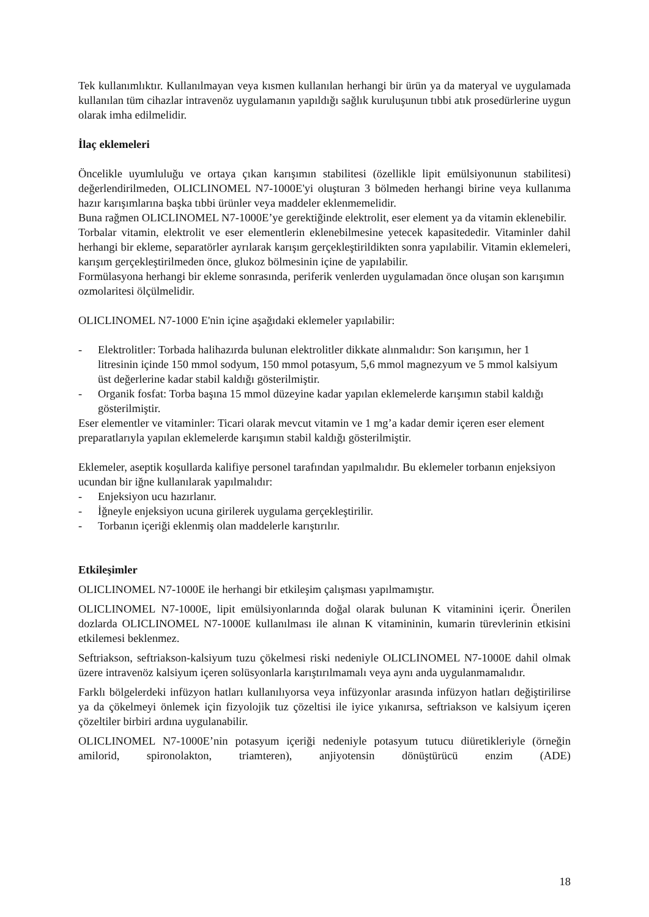Tek kullanımlıktır. Kullanılmayan veya kısmen kullanılan herhangi bir ürün ya da materyal ve uygulamada kullanılan tüm cihazlar intravenöz uygulamanın yapıldığı sağlık kuruluşunun tıbbi atık prosedürlerine uygun olarak imha edilmelidir.
İlaç eklemeleri
Öncelikle uyumluluğu ve ortaya çıkan karışımın stabilitesi (özellikle lipit emülsiyonunun stabilitesi) değerlendirilmeden, OLICLINOMEL N7-1000E'yi oluşturan 3 bölmeden herhangi birine veya kullanıma hazır karışımlarına başka tıbbi ürünler veya maddeler eklenmemelidir.
Buna rağmen OLICLINOMEL N7-1000E’ye gerektiğinde elektrolit, eser element ya da vitamin eklenebilir.
Torbalar vitamin, elektrolit ve eser elementlerin eklenebilmesine yetecek kapasitededir. Vitaminler dahil herhangi bir ekleme, separatörler ayrılarak karışım gerçekleştirildikten sonra yapılabilir. Vitamin eklemeleri, karışım gerçekleştirilmeden önce, glukoz bölmesinin içine de yapılabilir.
Formülasyona herhangi bir ekleme sonrasında, periferik venlerden uygulamadan önce oluşan son karışımın ozmolaritesi ölçülmelidir.
OLICLINOMEL N7-1000 E'nin içine aşağıdaki eklemeler yapılabilir:
- Elektrolitler: Torbada halihazırda bulunan elektrolitler dikkate alınmalıdır: Son karışımın, her 1 litresinin içinde 150 mmol sodyum, 150 mmol potasyum, 5,6 mmol magnezyum ve 5 mmol kalsiyum üst değerlerine kadar stabil kaldığı gösterilmiştir.
- Organik fosfat: Torba başına 15 mmol düzeyine kadar yapılan eklemelerde karışımın stabil kaldığı gösterilmiştir.
Eser elementler ve vitaminler: Ticari olarak mevcut vitamin ve 1 mg’a kadar demir içeren eser element preparatlarıyla yapılan eklemelerde karışımın stabil kaldığı gösterilmiştir.
Eklemeler, aseptik koşullarda kalifiye personel tarafından yapılmalıdır. Bu eklemeler torbanın enjeksiyon ucundan bir iğne kullanılarak yapılmalıdır:
- Enjeksiyon ucu hazırlanır.
- İğneyle enjeksiyon ucuna girilerek uygulama gerçekleştirilir.
- Torbanın içeriği eklenmiş olan maddelerle karıştırılır.
Etkileşimler
OLICLINOMEL N7-1000E ile herhangi bir etkileşim çalışması yapılmamıştır.
OLICLINOMEL N7-1000E, lipit emülsiyonlarında doğal olarak bulunan K vitaminini içerir. Önerilen dozlarda OLICLINOMEL N7-1000E kullanılması ile alınan K vitamininin, kumarin türevlerinin etkisini etkilemesi beklenmez.
Seftriakson, seftriakson-kalsiyum tuzu çökelmesi riski nedeniyle OLICLINOMEL N7-1000E dahil olmak üzere intravenöz kalsiyum içeren solüsyonlarla karıştırılmamalı veya aynı anda uygulanmamalıdır.
Farklı bölgelerdeki infüzyon hatları kullanılıyorsa veya infüzyonlar arasında infüzyon hatları değiştirilirse ya da çökelmeyi önlemek için fizyolojik tuz çözeltisi ile iyice yıkanırsa, seftriakson ve kalsiyum içeren çözeltiler birbiri ardına uygulanabilir.
OLICLINOMEL N7-1000E’nin potasyum içeriği nedeniyle potasyum tutucu diüretikleriyle (örneğin amilorid, spironolakton, triamteren), anjiyotensin dönüştürücü enzim (ADE)
18